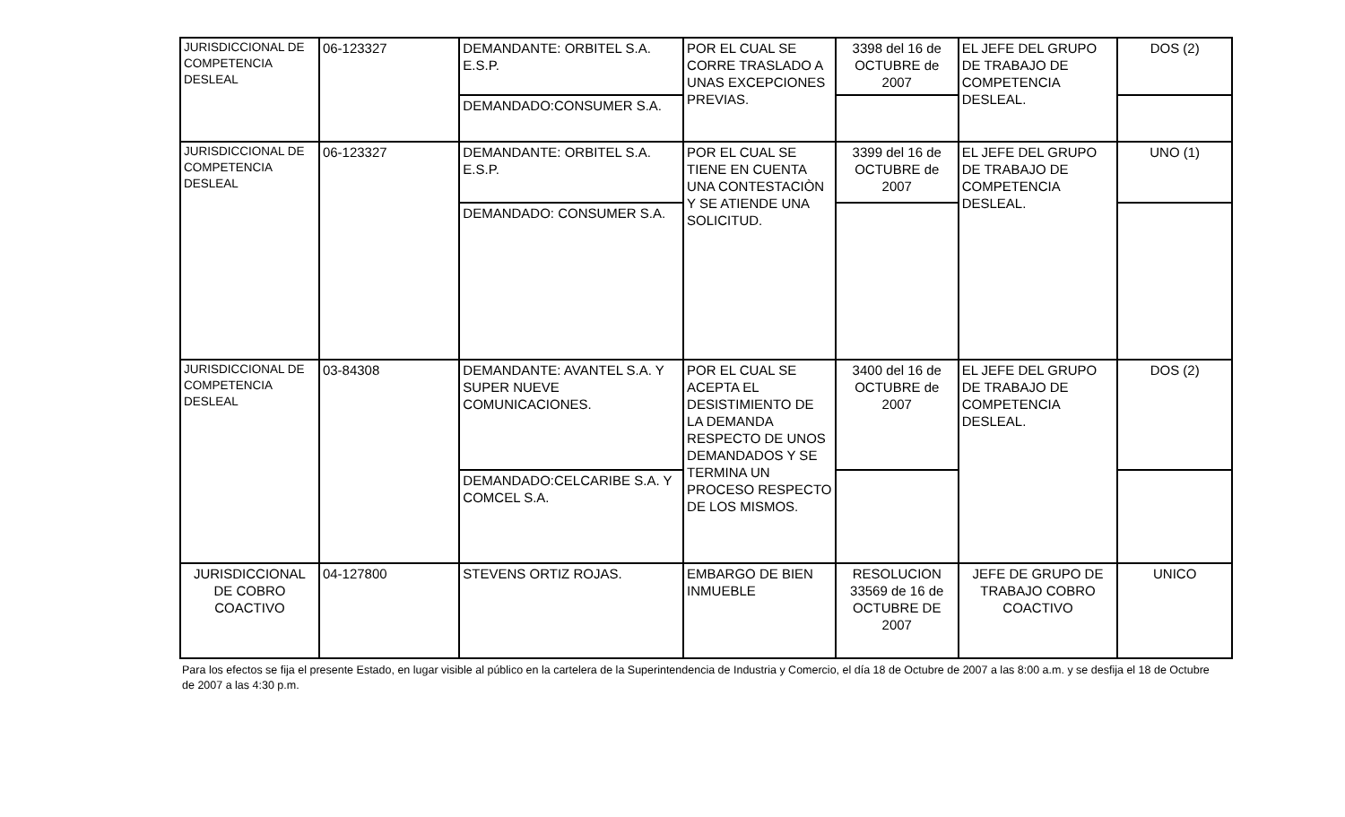| JURISDICCIONAL DE COMPETENCIA DESLEAL | 06-123327 | DEMANDANTE: ORBITEL S.A. E.S.P. | POR EL CUAL SE CORRE TRASLADO A UNAS EXCEPCIONES PREVIAS. | 3398 del 16 de OCTUBRE de 2007 | EL JEFE DEL GRUPO DE TRABAJO DE COMPETENCIA DESLEAL. | DOS (2) |
| | | DEMANDADO:CONSUMER S.A. | | | | |
| JURISDICCIONAL DE COMPETENCIA DESLEAL | 06-123327 | DEMANDANTE: ORBITEL S.A. E.S.P. | POR EL CUAL SE TIENE EN CUENTA UNA CONTESTACIÒN Y SE ATIENDE UNA SOLICITUD. | 3399 del 16 de OCTUBRE de 2007 | EL JEFE DEL GRUPO DE TRABAJO DE COMPETENCIA DESLEAL. | UNO (1) |
| | | DEMANDADO: CONSUMER S.A. | | | | |
| JURISDICCIONAL DE COMPETENCIA DESLEAL | 03-84308 | DEMANDANTE: AVANTEL S.A. Y SUPER NUEVE COMUNICACIONES. | POR EL CUAL SE ACEPTA EL DESISTIMIENTO DE LA DEMANDA RESPECTO DE UNOS DEMANDADOS Y SE TERMINA UN PROCESO RESPECTO DE LOS MISMOS. | 3400 del 16 de OCTUBRE de 2007 | EL JEFE DEL GRUPO DE TRABAJO DE COMPETENCIA DESLEAL. | DOS (2) |
| | | DEMANDADO:CELCARIBE S.A. Y COMCEL S.A. | | | | |
| JURISDICCIONAL DE COBRO COACTIVO | 04-127800 | STEVENS ORTIZ ROJAS. | EMBARGO DE BIEN INMUEBLE | RESOLUCION 33569 de 16 de OCTUBRE DE 2007 | JEFE DE GRUPO DE TRABAJO COBRO COACTIVO | UNICO |
Para los efectos se fija el presente Estado, en lugar visible al público en la cartelera de la Superintendencia de Industria y Comercio, el día 18 de Octubre de 2007 a las 8:00 a.m. y se desfija el 18 de Octubre de 2007 a las 4:30 p.m.